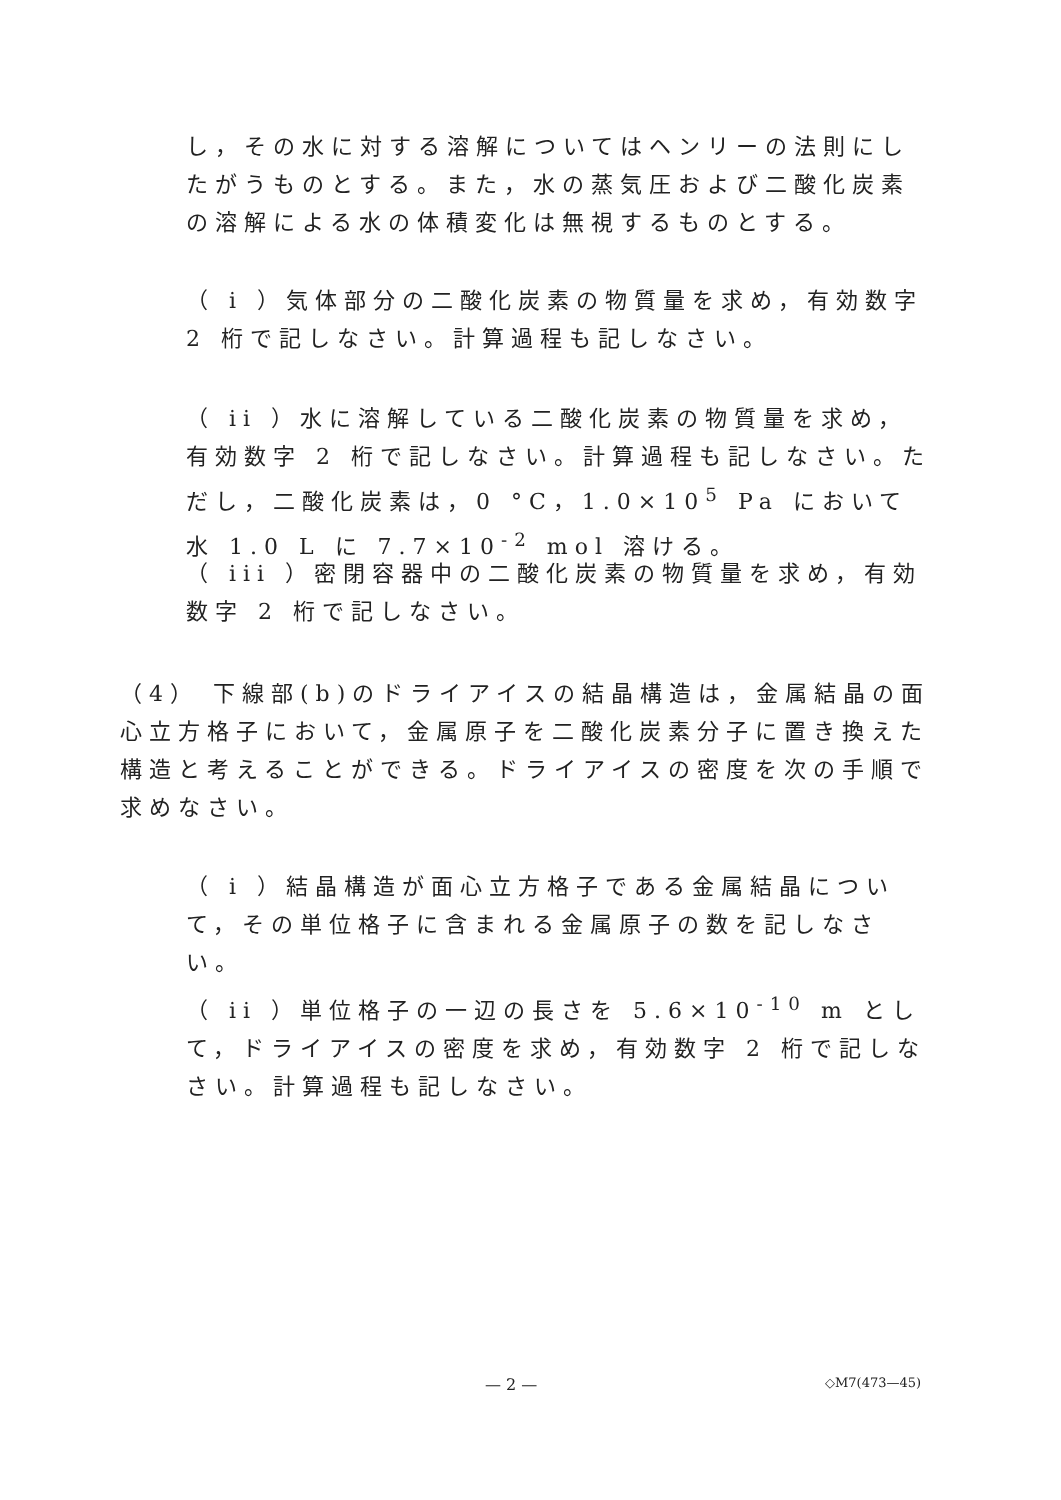し，その水に対する溶解についてはヘンリーの法則にしたがうものとする。また，水の蒸気圧および二酸化炭素の溶解による水の体積変化は無視するものとする。
（ i ）気体部分の二酸化炭素の物質量を求め，有効数字 2 桁で記しなさい。計算過程も記しなさい。
（ ii ）水に溶解している二酸化炭素の物質量を求め，有効数字 2 桁で記しなさい。計算過程も記しなさい。ただし，二酸化炭素は，0 °C，1.0×10<sup>5</sup> Pa において水 1.0 L に 7.7×10<sup>-2</sup> mol 溶ける。
（ iii ）密閉容器中の二酸化炭素の物質量を求め，有効数字 2 桁で記しなさい。
（4） 下線部(b)のドライアイスの結晶構造は，金属結晶の面心立方格子において，金属原子を二酸化炭素分子に置き換えた構造と考えることができる。ドライアイスの密度を次の手順で求めなさい。
（ i ）結晶構造が面心立方格子である金属結晶について，その単位格子に含まれる金属原子の数を記しなさい。
（ ii ）単位格子の一辺の長さを 5.6×10<sup>-10</sup> m として，ドライアイスの密度を求め，有効数字 2 桁で記しなさい。計算過程も記しなさい。
— 2 — ◇M7(473—45)